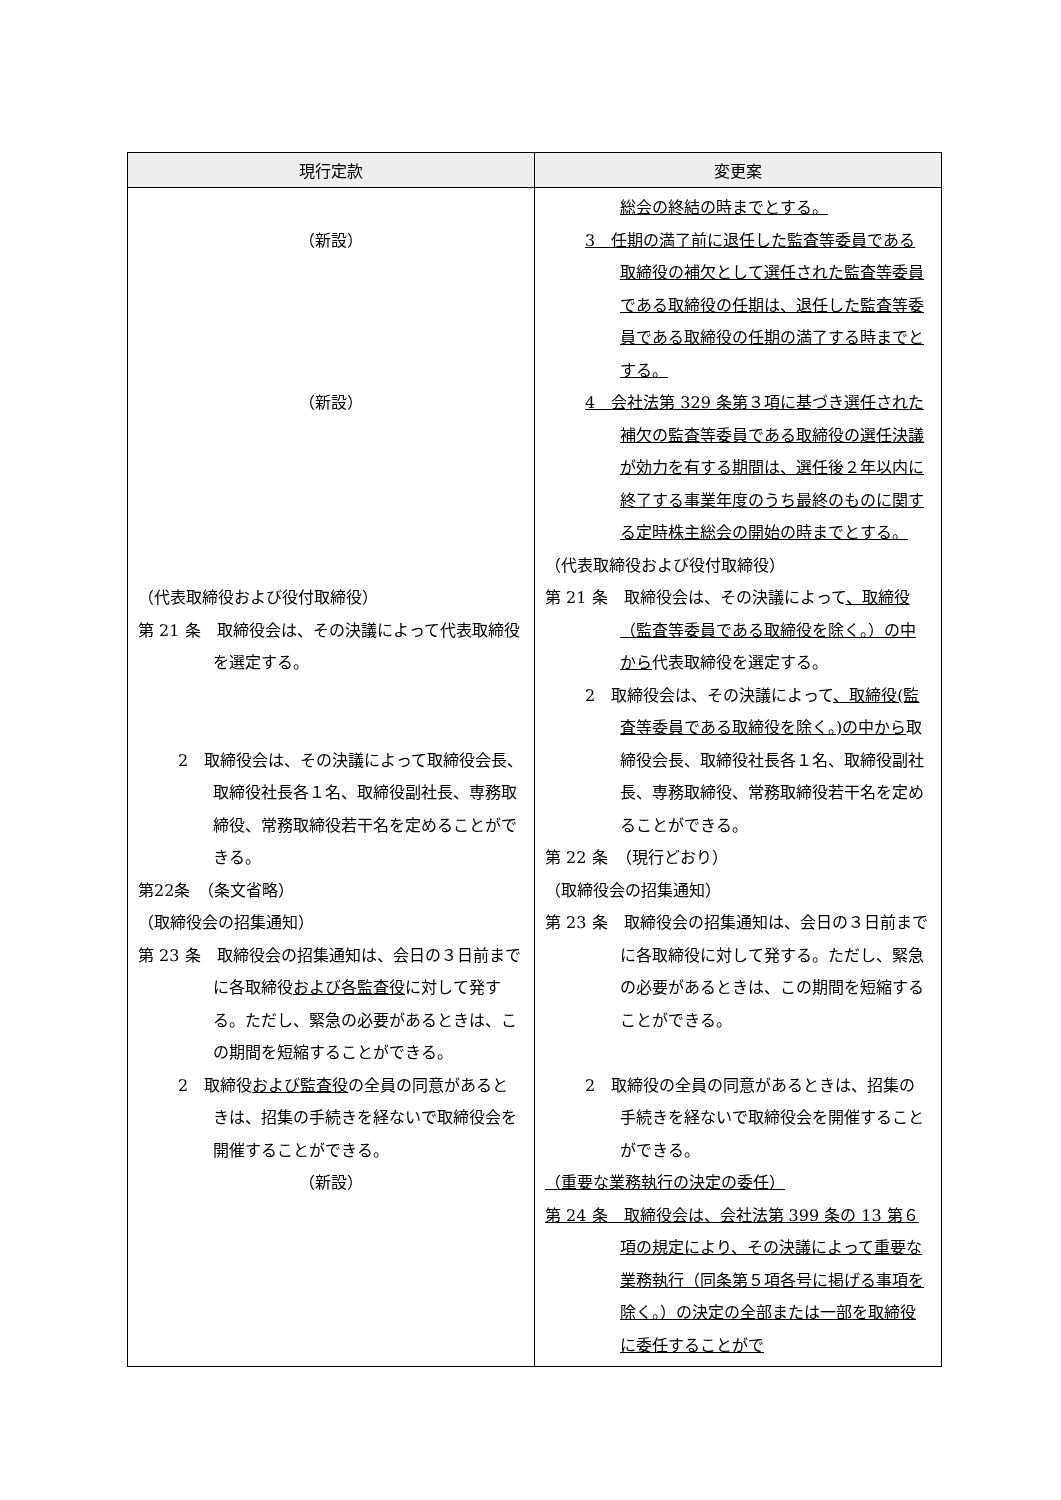| 現行定款 | 変更案 |
| --- | --- |
| （新設） （新設） （代表取締役および役付取締役） 第 21 条 取締役会は、その決議によって代表取締役を選定する。 2 取締役会は、その決議によって取締役会長、取締役社長各１名、取締役副社長、専務取締役、常務取締役若干名を定めることができる。 第22条 （条文省略） （取締役会の招集通知） 第 23 条 取締役会の招集通知は、会日の３日前までに各取締役 および各監査役 に対して発する。ただし、緊急の必要があるときは、この期間を短縮することができる。 2 取締役 および監査役 の全員の同意があるときは、招集の手続きを経ないで取締役会を開催することができる。 （新設） | 総会の終結の時までとする。 3 任期の満了前に退任した監査等委員である取締役の補欠として選任された監査等委員である取締役の任期は、退任した監査等委員である取締役の任期の満了する時までとする。 4 会社法第 329 条第３項に基づき選任された補欠の監査等委員である取締役の選任決議が効力を有する期間は、選任後２年以内に終了する事業年度のうち最終のものに関する定時株主総会の開始の時までとする。 （代表取締役および役付取締役） 第 21 条 取締役会は、その決議によって 、取締役（監査等委員である取締役を除く。）の中から 代表取締役を選定する。 2 取締役会は、その決議によって 、取締役(監査等委員である取締役を除く。)の中から 取締役会長、取締役社長各１名、取締役副社長、専務取締役、常務取締役若干名を定めることができる。 第 22 条 （現行どおり） （取締役会の招集通知） 第 23 条 取締役会の招集通知は、会日の３日前までに各取締役に対して発する。ただし、緊急の必要があるときは、この期間を短縮することができる。 2 取締役の全員の同意があるときは、招集の手続きを経ないで取締役会を開催することができる。 （重要な業務執行の決定の委任） 第 24 条 取締役会は、会社法第 399 条の 13 第６項の規定により、その決議によって重要な業務執行（同条第５項各号に掲げる事項を除く。）の決定の全部または一部を取締役に委任することがで |